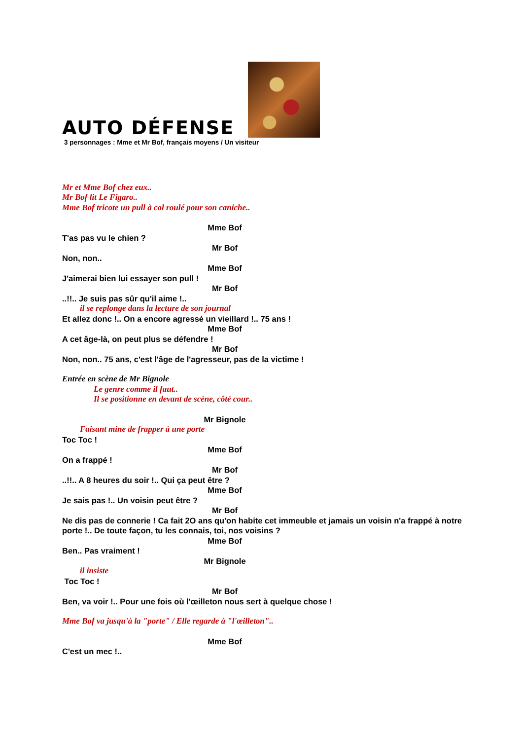AUTO DÉFENSE
3 personnages : Mme et Mr Bof, français moyens / Un visiteur
Mr et Mme Bof chez eux..
Mr Bof lit Le Figaro..
Mme Bof tricote un pull à col roulé pour son caniche..
Mme Bof
T'as pas vu le chien ?
Mr Bof
Non, non..
Mme Bof
J'aimerai bien lui essayer son pull !
Mr Bof
..!!.. Je suis pas sûr qu'il aime !..
il se replonge dans la lecture de son journal
Et allez donc !.. On a encore agressé un vieillard !.. 75 ans !
Mme Bof
A cet âge-là, on peut plus se défendre !
Mr Bof
Non, non.. 75 ans, c'est l'âge de l'agresseur, pas de la victime !
Entrée en scène de Mr Bignole
Le genre comme il faut..
Il se positionne en devant de scène, côté cour..
Mr Bignole
Faisant mine de frapper à une porte
Toc Toc !
Mme Bof
On a frappé !
Mr Bof
..!!.. A 8 heures du soir !.. Qui ça peut être ?
Mme Bof
Je sais pas !.. Un voisin peut être ?
Mr Bof
Ne dis pas de connerie ! Ca fait 2O ans qu'on habite cet immeuble et jamais un voisin n'a frappé à notre porte !.. De toute façon, tu les connais, toi, nos voisins ?
Mme Bof
Ben.. Pas vraiment !
Mr Bignole
il insiste
Toc Toc !
Mr Bof
Ben, va voir !.. Pour une fois où l'œilleton nous sert à quelque chose !
Mme Bof va jusqu'à la "porte" / Elle regarde à "l'œilleton"..
Mme Bof
C'est un mec !..